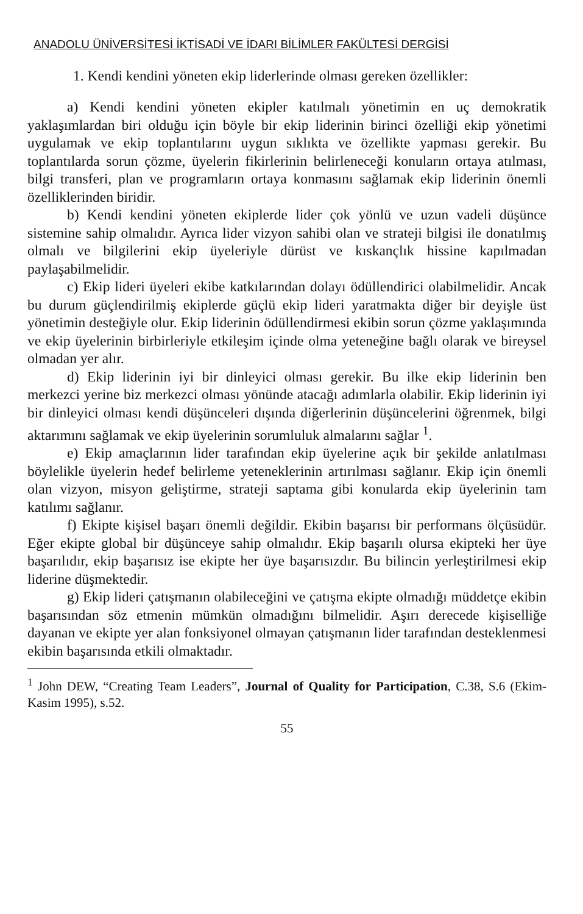ANADOLU ÜNİVERSİTESİ İKTİSADİ VE İDARI BİLİMLER FAKÜLTESİ DERGİSİ
1. Kendi kendini yöneten ekip liderlerinde olması gereken özellikler:
a) Kendi kendini yöneten ekipler katılmalı yönetimin en uç demokratik yaklaşımlardan biri olduğu için böyle bir ekip liderinin birinci özelliği ekip yönetimi uygulamak ve ekip toplantılarını uygun sıklıkta ve özellikte yapması gerekir. Bu toplantılarda sorun çözme, üyelerin fikirlerinin belirleneceği konuların ortaya atılması, bilgi transferi, plan ve programların ortaya konmasını sağlamak ekip liderinin önemli özelliklerinden biridir.
b) Kendi kendini yöneten ekiplerde lider çok yönlü ve uzun vadeli düşünce sistemine sahip olmalıdır. Ayrıca lider vizyon sahibi olan ve strateji bilgisi ile donatılmış olmalı ve bilgilerini ekip üyeleriyle dürüst ve kıskançlık hissine kapılmadan paylaşabilmelidir.
c) Ekip lideri üyeleri ekibe katkılarından dolayı ödüllendirici olabilmelidir. Ancak bu durum güçlendirilmiş ekiplerde güçlü ekip lideri yaratmakta diğer bir deyişle üst yönetimin desteğiyle olur. Ekip liderinin ödüllendirmesi ekibin sorun çözme yaklaşımında ve ekip üyelerinin birbirleriyle etkileşim içinde olma yeteneğine bağlı olarak ve bireysel olmadan yer alır.
d) Ekip liderinin iyi bir dinleyici olması gerekir. Bu ilke ekip liderinin ben merkezci yerine biz merkezci olması yönünde atacağı adımlarla olabilir. Ekip liderinin iyi bir dinleyici olması kendi düşünceleri dışında diğerlerinin düşüncelerini öğrenmek, bilgi aktarımını sağlamak ve ekip üyelerinin sorumluluk almalarını sağlar <sup>1</sup>.
e) Ekip amaçlarının lider tarafından ekip üyelerine açık bir şekilde anlatılması böylelikle üyelerin hedef belirleme yeteneklerinin artırılması sağlanır. Ekip için önemli olan vizyon, misyon geliştirme, strateji saptama gibi konularda ekip üyelerinin tam katılımı sağlanır.
f) Ekipte kişisel başarı önemli değildir. Ekibin başarısı bir performans ölçüsüdür. Eğer ekipte global bir düşünceye sahip olmalıdır. Ekip başarılı olursa ekipteki her üye başarılıdır, ekip başarısız ise ekipte her üye başarısızdır. Bu bilincin yerleştirilmesi ekip liderine düşmektedir.
g) Ekip lideri çatışmanın olabileceğini ve çatışma ekipte olmadığı müddetçe ekibin başarısından söz etmenin mümkün olmadığını bilmelidir. Aşırı derecede kişiselliğe dayanan ve ekipte yer alan fonksiyonel olmayan çatışmanın lider tarafından desteklenmesi ekibin başarısında etkili olmaktadır.
<sup>1</sup> John DEW, “Creating Team Leaders”, Journal of Quality for Participation, C.38, S.6 (Ekim-Kasim 1995), s.52.
55